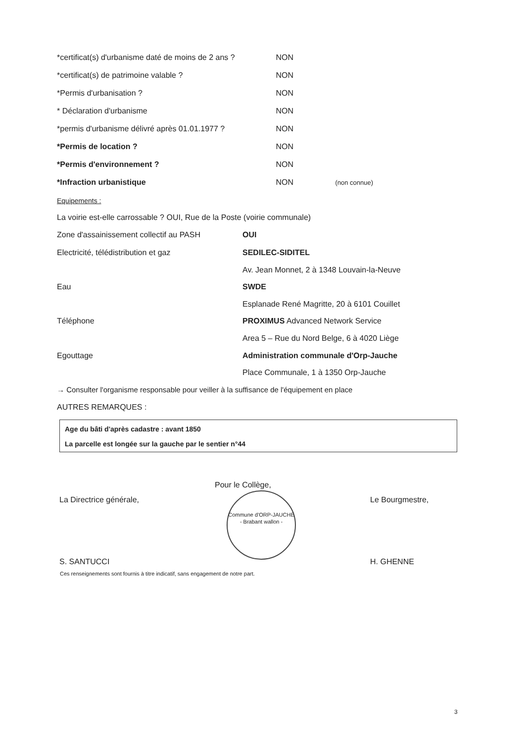*certificat(s) d'urbanisme daté de moins de 2 ans ? NON
*certificat(s) de patrimoine valable ? NON
*Permis d'urbanisation ? NON
* Déclaration d'urbanisme NON
*permis d'urbanisme délivré après 01.01.1977 ? NON
*Permis de location ? NON
*Permis d'environnement ? NON
*Infraction urbanistique NON (non connue)
Equipements :
La voirie est-elle carrossable ? OUI, Rue de la Poste (voirie communale)
Zone d'assainissement collectif au PASH OUI
Electricité, télédistribution et gaz SEDILEC-SIDITEL
Av. Jean Monnet, 2 à 1348 Louvain-la-Neuve
Eau SWDE
Esplanade René Magritte, 20 à 6101 Couillet
Téléphone PROXIMUS Advanced Network Service
Area 5 – Rue du Nord Belge, 6 à 4020 Liège
Egouttage Administration communale d'Orp-Jauche
Place Communale, 1 à 1350 Orp-Jauche
→ Consulter l'organisme responsable pour veiller à la suffisance de l'équipement en place
AUTRES REMARQUES :
Age du bâti d'après cadastre : avant 1850
La parcelle est longée sur la gauche par le sentier n°44
Pour le Collège,
La Directrice générale, Le Bourgmestre,
Commune d'ORP-JAUCHE
- Brabant wallon -
S. SANTUCCI H. GHENNE
Ces renseignements sont fournis à titre indicatif, sans engagement de notre part.
3